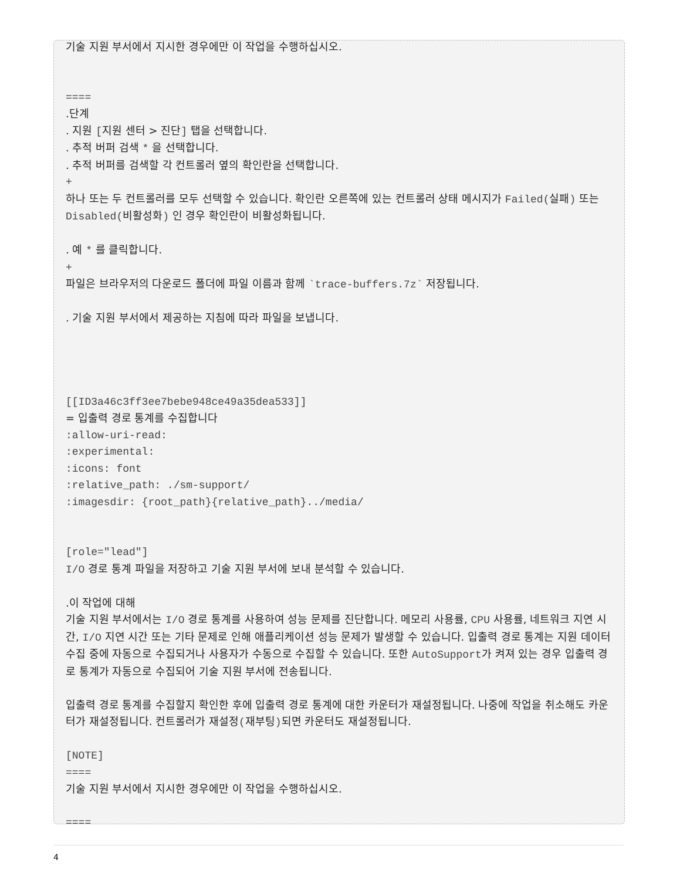기술 지원 부서에서 지시한 경우에만 이 작업을 수행하십시오.
====
.단계
. 지원 [지원 센터 > 진단] 탭을 선택합니다.
. 추적 버퍼 검색 * 을 선택합니다.
. 추적 버퍼를 검색할 각 컨트롤러 옆의 확인란을 선택합니다.
+
하나 또는 두 컨트롤러를 모두 선택할 수 있습니다. 확인란 오른쪽에 있는 컨트롤러 상태 메시지가 Failed(실패) 또는 Disabled(비활성화) 인 경우 확인란이 비활성화됩니다.
. 예 * 를 클릭합니다.
+
파일은 브라우저의 다운로드 폴더에 파일 이름과 함께 `trace-buffers.7z` 저장됩니다.
. 기술 지원 부서에서 제공하는 지침에 따라 파일을 보냅니다.
[[ID3a46c3ff3ee7bebe948ce49a35dea533]]
= 입출력 경로 통계를 수집합니다
:allow-uri-read:
:experimental:
:icons: font
:relative_path: ./sm-support/
:imagesdir: {root_path}{relative_path}../media/
[role="lead"]
I/O 경로 통계 파일을 저장하고 기술 지원 부서에 보내 분석할 수 있습니다.
.이 작업에 대해
기술 지원 부서에서는 I/O 경로 통계를 사용하여 성능 문제를 진단합니다. 메모리 사용률, CPU 사용률, 네트워크 지연 시간, I/O 지연 시간 또는 기타 문제로 인해 애플리케이션 성능 문제가 발생할 수 있습니다. 입출력 경로 통계는 지원 데이터 수집 중에 자동으로 수집되거나 사용자가 수동으로 수집할 수 있습니다. 또한 AutoSupport가 켜져 있는 경우 입출력 경로 통계가 자동으로 수집되어 기술 지원 부서에 전송됩니다.
입출력 경로 통계를 수집할지 확인한 후에 입출력 경로 통계에 대한 카운터가 재설정됩니다. 나중에 작업을 취소해도 카운터가 재설정됩니다. 컨트롤러가 재설정(재부팅) 되면 카운터도 재설정됩니다.
[NOTE]
====
기술 지원 부서에서 지시한 경우에만 이 작업을 수행하십시오.
====
4